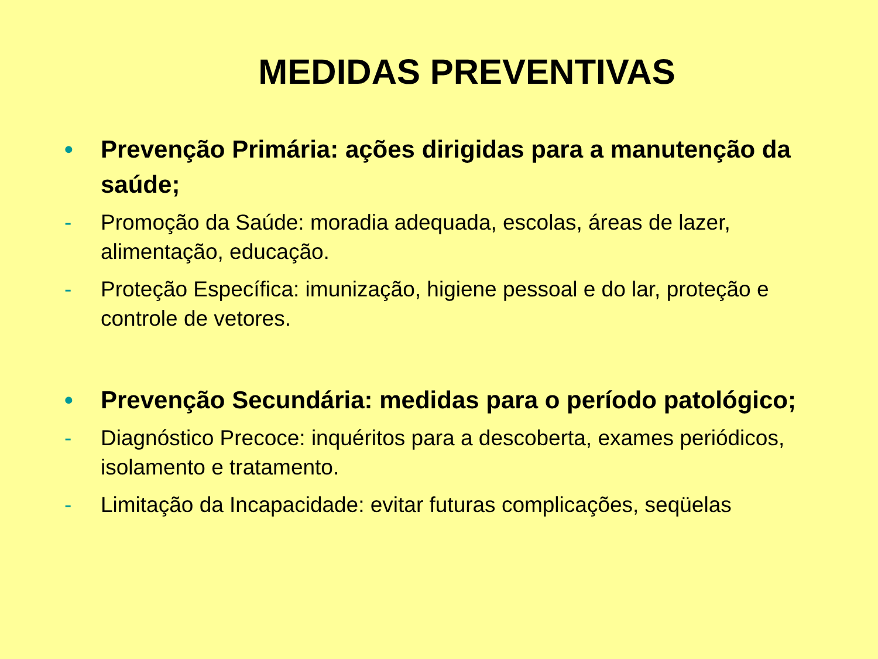MEDIDAS PREVENTIVAS
• Prevenção Primária: ações dirigidas para a manutenção da saúde;
- Promoção da Saúde: moradia adequada, escolas, áreas de lazer, alimentação, educação.
- Proteção Específica: imunização, higiene pessoal e do lar, proteção e controle de vetores.
• Prevenção Secundária: medidas para o período patológico;
- Diagnóstico Precoce: inquéritos para a descoberta, exames periódicos, isolamento e tratamento.
- Limitação da Incapacidade: evitar futuras complicações, seqüelas